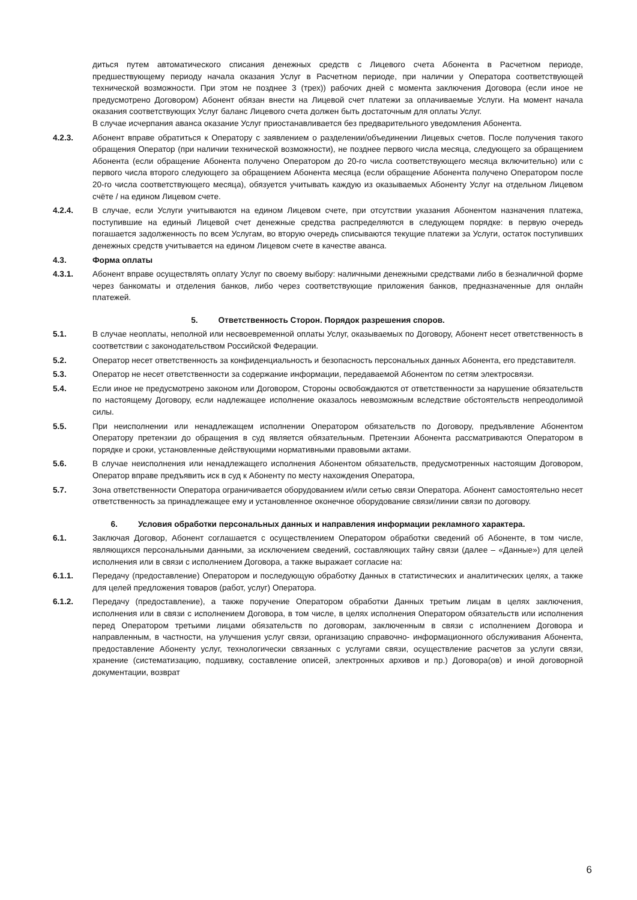диться путем автоматического списания денежных средств с Лицевого счета Абонента в Расчетном периоде, предшествующему периоду начала оказания Услуг в Расчетном периоде, при наличии у Оператора соответствующей технической возможности. При этом не позднее 3 (трех)) рабочих дней с момента заключения Договора (если иное не предусмотрено Договором) Абонент обязан внести на Лицевой счет платежи за оплачиваемые Услуги. На момент начала оказания соответствующих Услуг баланс Лицевого счета должен быть достаточным для оплаты Услуг.
В случае исчерпания аванса оказание Услуг приостанавливается без предварительного уведомления Абонента.
4.2.3. Абонент вправе обратиться к Оператору с заявлением о разделении/объединении Лицевых счетов. После получения такого обращения Оператор (при наличии технической возможности), не позднее первого числа месяца, следующего за обращением Абонента (если обращение Абонента получено Оператором до 20-го числа соответствующего месяца включительно) или с первого числа второго следующего за обращением Абонента месяца (если обращение Абонента получено Оператором после 20-го числа соответствующего месяца), обязуется учитывать каждую из оказываемых Абоненту Услуг на отдельном Лицевом счёте / на едином Лицевом счете.
4.2.4. В случае, если Услуги учитываются на едином Лицевом счете, при отсутствии указания Абонентом назначения платежа, поступившие на единый Лицевой счет денежные средства распределяются в следующем порядке: в первую очередь погашается задолженность по всем Услугам, во вторую очередь списываются текущие платежи за Услуги, остаток поступивших денежных средств учитывается на едином Лицевом счете в качестве аванса.
4.3. Форма оплаты
4.3.1. Абонент вправе осуществлять оплату Услуг по своему выбору: наличными денежными средствами либо в безналичной форме через банкоматы и отделения банков, либо через соответствующие приложения банков, предназначенные для онлайн платежей.
5. Ответственность Сторон. Порядок разрешения споров.
5.1. В случае неоплаты, неполной или несвоевременной оплаты Услуг, оказываемых по Договору, Абонент несет ответственность в соответствии с законодательством Российской Федерации.
5.2. Оператор несет ответственность за конфиденциальность и безопасность персональных данных Абонента, его представителя.
5.3. Оператор не несет ответственности за содержание информации, передаваемой Абонентом по сетям электросвязи.
5.4. Если иное не предусмотрено законом или Договором, Стороны освобождаются от ответственности за нарушение обязательств по настоящему Договору, если надлежащее исполнение оказалось невозможным вследствие обстоятельств непреодолимой силы.
5.5. При неисполнении или ненадлежащем исполнении Оператором обязательств по Договору, предъявление Абонентом Оператору претензии до обращения в суд является обязательным. Претензии Абонента рассматриваются Оператором в порядке и сроки, установленные действующими нормативными правовыми актами.
5.6. В случае неисполнения или ненадлежащего исполнения Абонентом обязательств, предусмотренных настоящим Договором, Оператор вправе предъявить иск в суд к Абоненту по месту нахождения Оператора,
5.7. Зона ответственности Оператора ограничивается оборудованием и/или сетью связи Оператора. Абонент самостоятельно несет ответственность за принадлежащее ему и установленное оконечное оборудование связи/линии связи по договору.
6. Условия обработки персональных данных и направления информации рекламного характера.
6.1. Заключая Договор, Абонент соглашается с осуществлением Оператором обработки сведений об Абоненте, в том числе, являющихся персональными данными, за исключением сведений, составляющих тайну связи (далее – «Данные») для целей исполнения или в связи с исполнением Договора, а также выражает согласие на:
6.1.1. Передачу (предоставление) Оператором и последующую обработку Данных в статистических и аналитических целях, а также для целей предложения товаров (работ, услуг) Оператора.
6.1.2. Передачу (предоставление), а также поручение Оператором обработки Данных третьим лицам в целях заключения, исполнения или в связи с исполнением Договора, в том числе, в целях исполнения Оператором обязательств или исполнения перед Оператором третьими лицами обязательств по договорам, заключенным в связи с исполнением Договора и направленным, в частности, на улучшения услуг связи, организацию справочно- информационного обслуживания Абонента, предоставление Абоненту услуг, технологически связанных с услугами связи, осуществление расчетов за услуги связи, хранение (систематизацию, подшивку, составление описей, электронных архивов и пр.) Договора(ов) и иной договорной документации, возврат
6